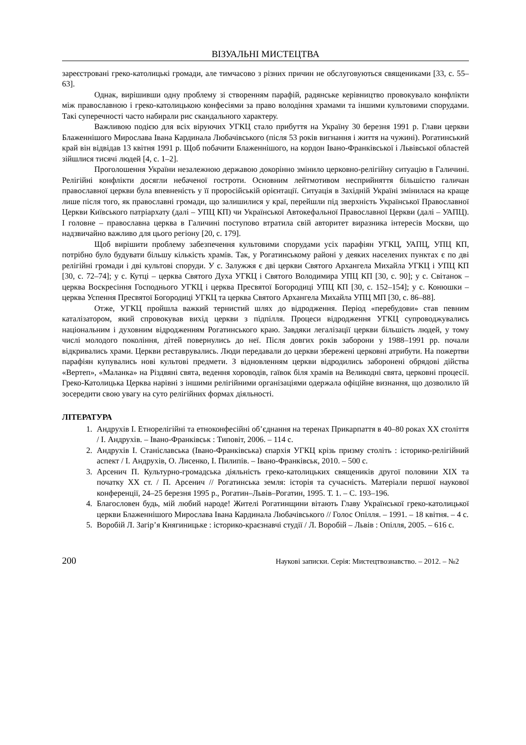ВІЗУАЛЬНІ МИСТЕЦТВА
зареєстровані греко-католицькі громади, але тимчасово з різних причин не обслуговуються священиками [33, с. 55–63].
Однак, вирішивши одну проблему зі створенням парафій, радянське керівництво провокувало конфлікти між православною і греко-католицькою конфесіями за право володіння храмами та іншими культовими спорудами. Такі суперечності часто набирали рис скандального характеру.
Важливою подією для всіх віруючих УГКЦ стало прибуття на Україну 30 березня 1991 р. Глави церкви Блаженнішого Мирослава Івана Кардинала Любачівського (після 53 років вигнання і життя на чужині). Рогатинський край він відвідав 13 квітня 1991 р. Щоб побачити Блаженнішого, на кордон Івано-Франківської і Львівської областей зійшлися тисячі людей [4, с. 1–2].
Проголошення України незалежною державою докорінно змінило церковно-релігійну ситуацію в Галичині. Релігійні конфлікти досягли небаченої гостроти. Основним лейтмотивом несприйняття більшістю галичан православної церкви була впевненість у її проросійській орієнтації. Ситуація в Західній Україні змінилася на краще лише після того, як православні громади, що залишилися у краї, перейшли під зверхність Української Православної Церкви Київського патріархату (далі – УПЦ КП) чи Української Автокефальної Православної Церкви (далі – УАПЦ). І головне – православна церква в Галичині поступово втратила свій авторитет виразника інтересів Москви, що надзвичайно важливо для цього регіону [20, с. 179].
Щоб вирішити проблему забезпечення культовими спорудами усіх парафіян УГКЦ, УАПЦ, УПЦ КП, потрібно було будувати більшу кількість храмів. Так, у Рогатинському районі у деяких населених пунктах є по дві релігійні громади і дві культові споруди. У с. Залужжя є дві церкви Святого Архангела Михайла УГКЦ і УПЦ КП [30, с. 72–74]; у с. Кутці – церква Святого Духа УГКЦ і Святого Володимира УПЦ КП [30, с. 90]; у с. Світанок – церква Воскресіння Господнього УГКЦ і церква Пресвятої Богородиці УПЦ КП [30, с. 152–154]; у с. Конюшки – церква Успення Пресвятої Богородиці УГКЦ та церква Святого Архангела Михайла УПЦ МП [30, с. 86–88].
Отже, УГКЦ пройшла важкий тернистий шлях до відродження. Період «перебудови» став певним каталізатором, який спровокував вихід церкви з підпілля. Процеси відродження УГКЦ супроводжувались національним і духовним відродженням Рогатинського краю. Завдяки легалізації церкви більшість людей, у тому числі молодого покоління, дітей повернулись до неї. Після довгих років заборони у 1988–1991 рр. почали відкривались храми. Церкви реставрувались. Люди передавали до церкви збережені церковні атрибути. На пожертви парафіян купувались нові культові предмети. З відновленням церкви відродились заборонені обрядові дійства «Вертеп», «Маланка» на Різдвяні свята, ведення хороводів, гаївок біля храмів на Великодні свята, церковні процесії. Греко-Католицька Церква нарівні з іншими релігійними організаціями одержала офіційне визнання, що дозволило їй зосередити свою увагу на суто релігійних формах діяльності.
ЛІТЕРАТУРА
1. Андрухів І. Етнорелігійні та етноконфесійні об’єднання на теренах Прикарпаття в 40–80 роках ХХ століття / І. Андрухів. – Івано-Франківськ : Типовіт, 2006. – 114 с.
2. Андрухів І. Станіславська (Івано-Франківська) єпархія УГКЦ крізь призму століть : історико-релігійний аспект / І. Андрухів, О. Лисенко, І. Пилипів. – Івано-Франківськ, 2010. – 500 с.
3. Арсенич П. Культурно-громадська діяльність греко-католицьких священиків другої половини ХІХ та початку ХХ ст. / П. Арсенич // Рогатинська земля: історія та сучасність. Матеріали першої наукової конференції, 24–25 березня 1995 р., Рогатин–Львів–Рогатин, 1995. Т. 1. – С. 193–196.
4. Благословен будь, мій любий народе! Жителі Рогатинщини вітають Главу Української греко-католицької церкви Блаженнішого Мирослава Івана Кардинала Любачівського // Голос Опілля. – 1991. – 18 квітня. – 4 с.
5. Воробій Л. Загір’я Княгиницьке : історико-краєзнавчі студії / Л. Воробій – Львів : Опілля, 2005. – 616 с.
200 Наукові записки. Серія: Мистецтвознавство. – 2012. – №2